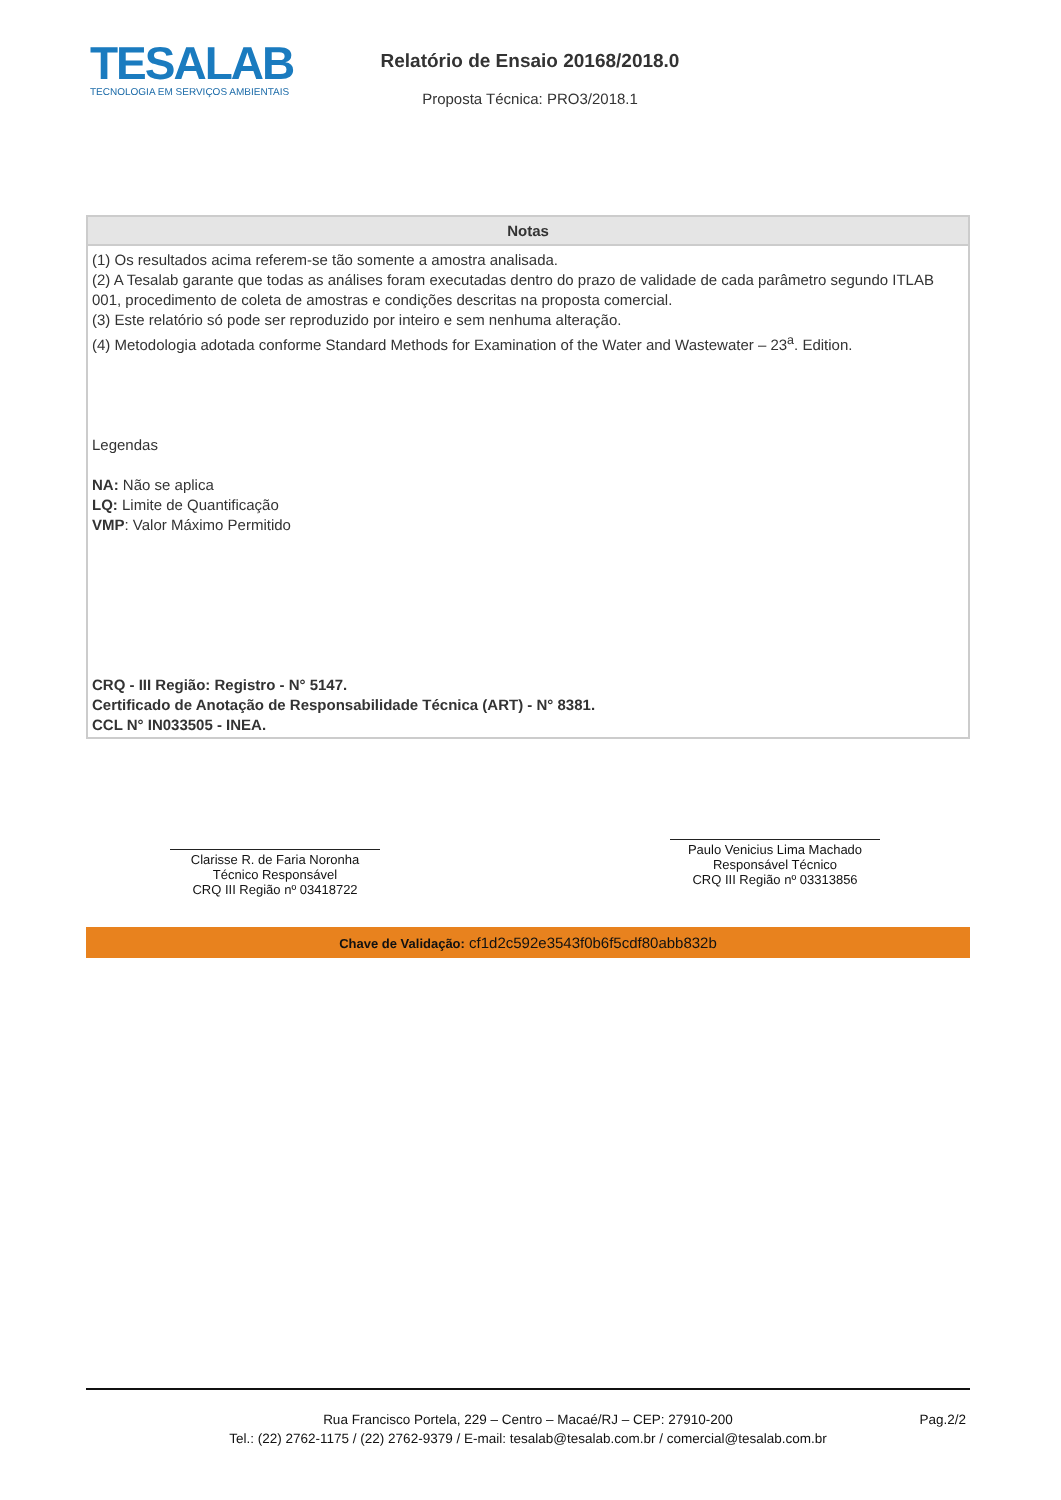TESALAB
TECNOLOGIA EM SERVIÇOS AMBIENTAIS
Relatório de Ensaio 20168/2018.0
Proposta Técnica: PRO3/2018.1
Notas
(1) Os resultados acima referem-se tão somente a amostra analisada.
(2) A Tesalab garante que todas as análises foram executadas dentro do prazo de validade de cada parâmetro segundo ITLAB 001, procedimento de coleta de amostras e condições descritas na proposta comercial.
(3) Este relatório só pode ser reproduzido por inteiro e sem nenhuma alteração.
(4) Metodologia adotada conforme Standard Methods for Examination of the Water and Wastewater – 23<sup>a</sup>. Edition.
Legendas
NA: Não se aplica
LQ: Limite de Quantificação
VMP: Valor Máximo Permitido
CRQ - III Região: Registro - N° 5147.
Certificado de Anotação de Responsabilidade Técnica (ART) - N° 8381.
CCL N° IN033505 - INEA.
Clarisse R. de Faria Noronha
Técnico Responsável
CRQ III Região nº 03418722
Paulo Venicius Lima Machado
Responsável Técnico
CRQ III Região nº 03313856
Chave de Validação: cf1d2c592e3543f0b6f5cdf80abb832b
Rua Francisco Portela, 229 – Centro – Macaé/RJ – CEP: 27910-200
Tel.: (22) 2762-1175 / (22) 2762-9379 / E-mail: tesalab@tesalab.com.br / comercial@tesalab.com.br
Pag.2/2